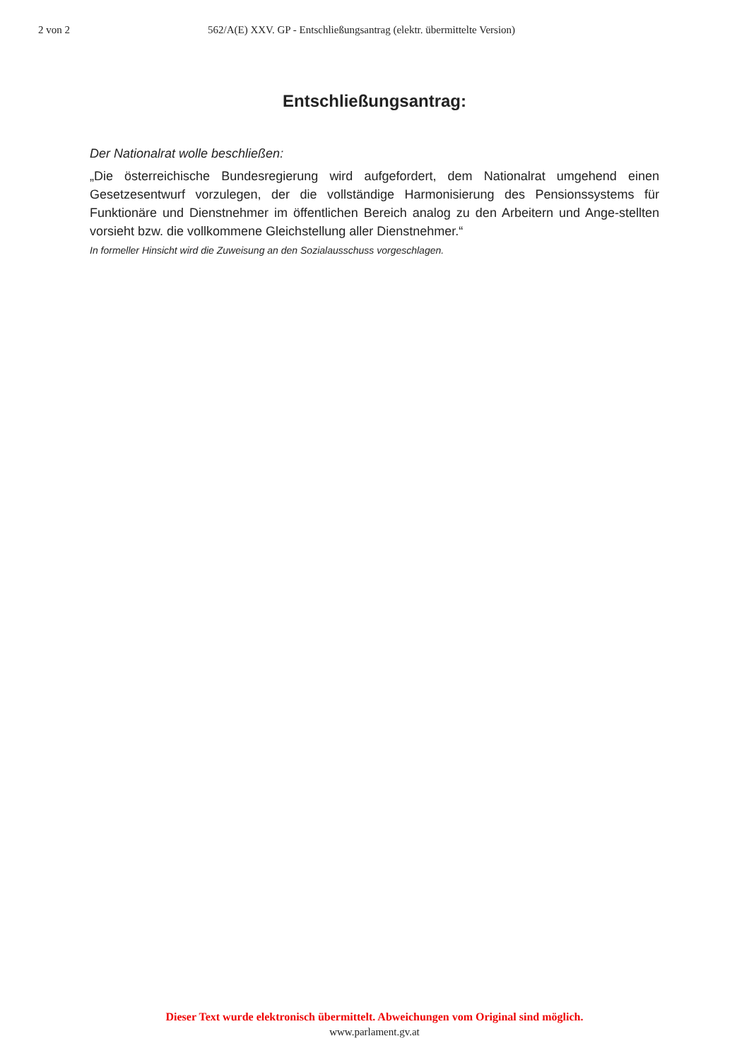2 von 2 562/A(E) XXV. GP - Entschließungsantrag (elektr. übermittelte Version)
Entschließungsantrag:
Der Nationalrat wolle beschließen:
„Die österreichische Bundesregierung wird aufgefordert, dem Nationalrat umgehend einen Gesetzesentwurf vorzulegen, der die vollständige Harmonisierung des Pensionssystems für Funktionäre und Dienstnehmer im öffentlichen Bereich analog zu den Arbeitern und Ange-stellten vorsieht bzw. die vollkommene Gleichstellung aller Dienstnehmer.“
In formeller Hinsicht wird die Zuweisung an den Sozialausschuss vorgeschlagen.
Dieser Text wurde elektronisch übermittelt. Abweichungen vom Original sind möglich.
www.parlament.gv.at